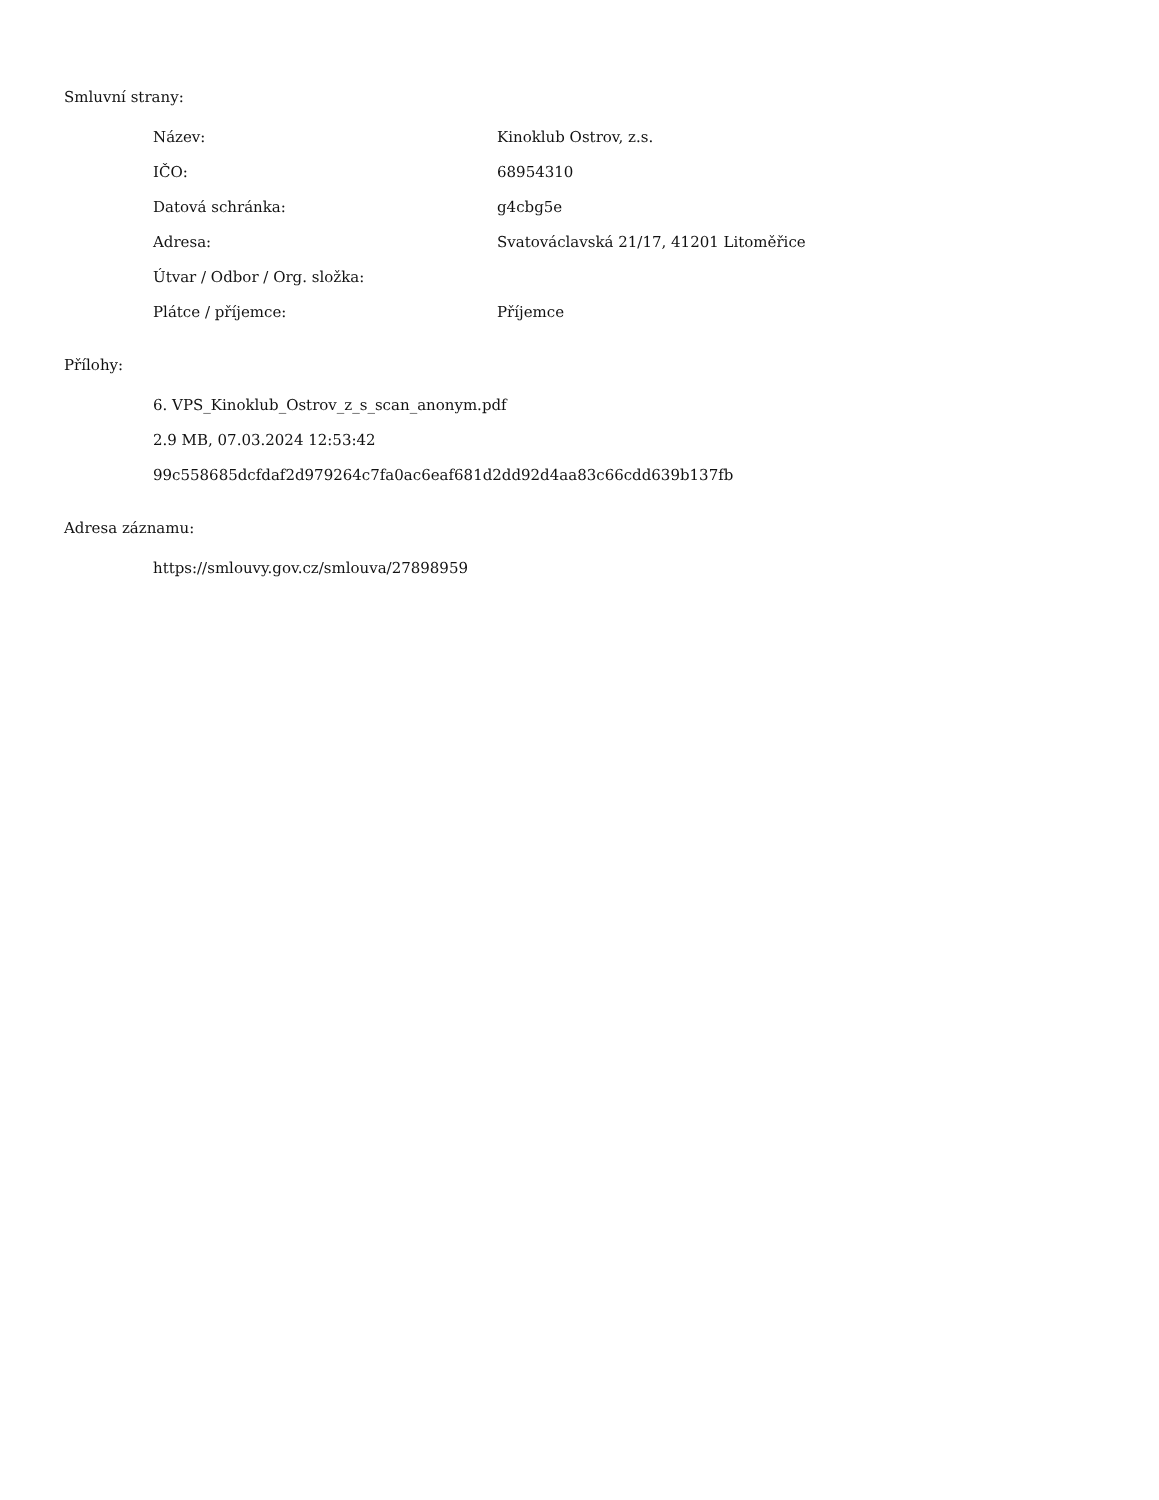Smluvní strany:
| Název: | Kinoklub Ostrov, z.s. |
| IČO: | 68954310 |
| Datová schránka: | g4cbg5e |
| Adresa: | Svatováclavská 21/17, 41201 Litoměřice |
| Útvar / Odbor / Org. složka: | |
| Plátce / příjemce: | Příjemce |
Přílohy:
6. VPS_Kinoklub_Ostrov_z_s_scan_anonym.pdf
2.9 MB, 07.03.2024 12:53:42
99c558685dcfdaf2d979264c7fa0ac6eaf681d2dd92d4aa83c66cdd639b137fb
Adresa záznamu:
https://smlouvy.gov.cz/smlouva/27898959